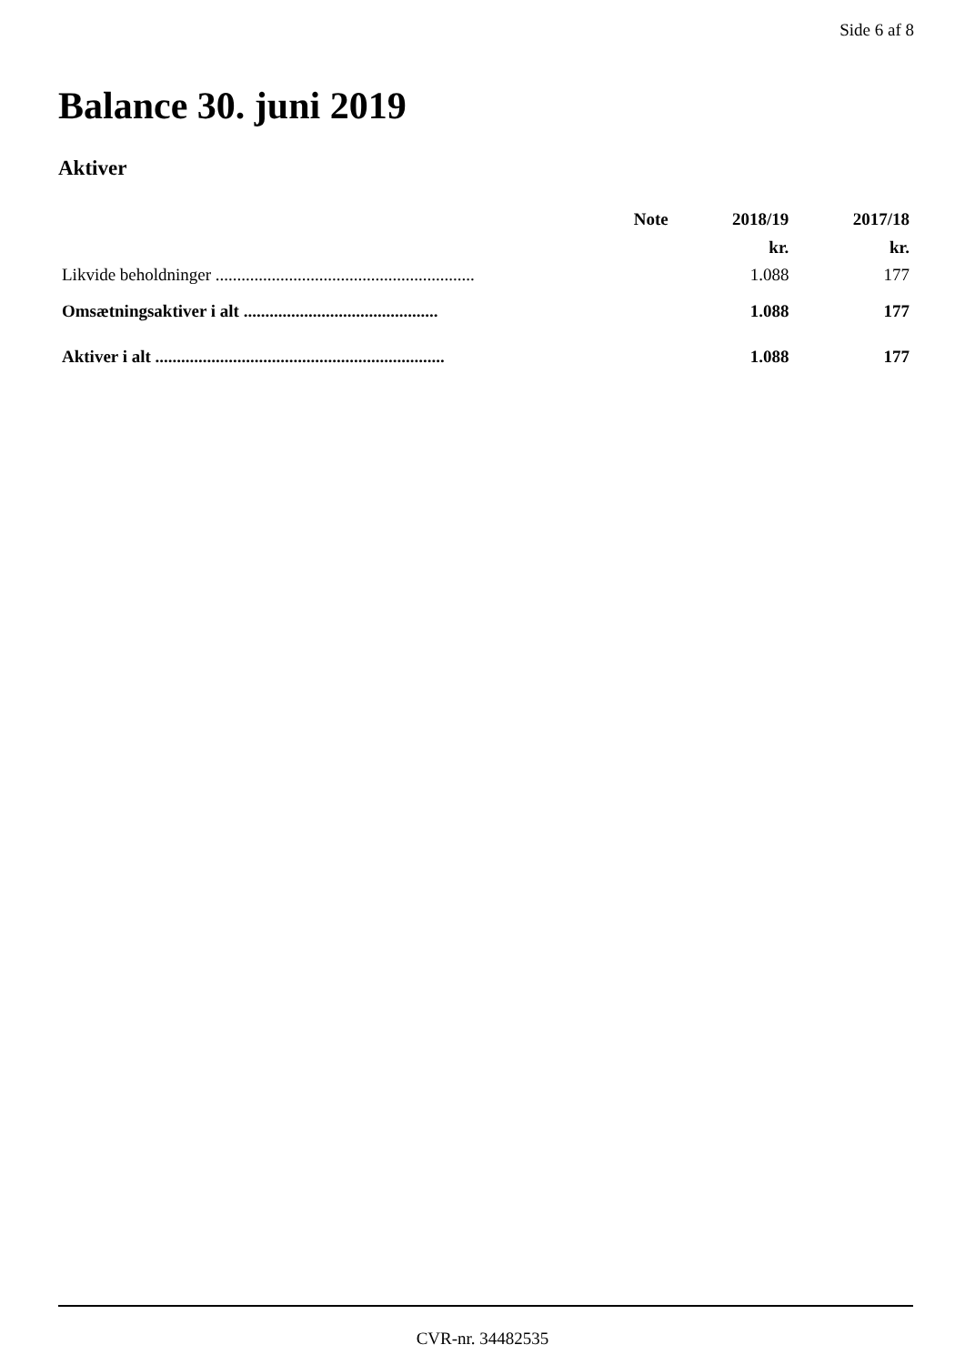Side 6 af 8
Balance 30. juni 2019
Aktiver
| | Note | 2018/19 | 2017/18 |
| --- | --- | --- | --- |
| | | kr. | kr. |
| Likvide beholdninger ............................................................ | | 1.088 | 177 |
| Omsætningsaktiver i alt ............................................. | | 1.088 | 177 |
| Aktiver i alt ................................................................... | | 1.088 | 177 |
CVR-nr. 34482535